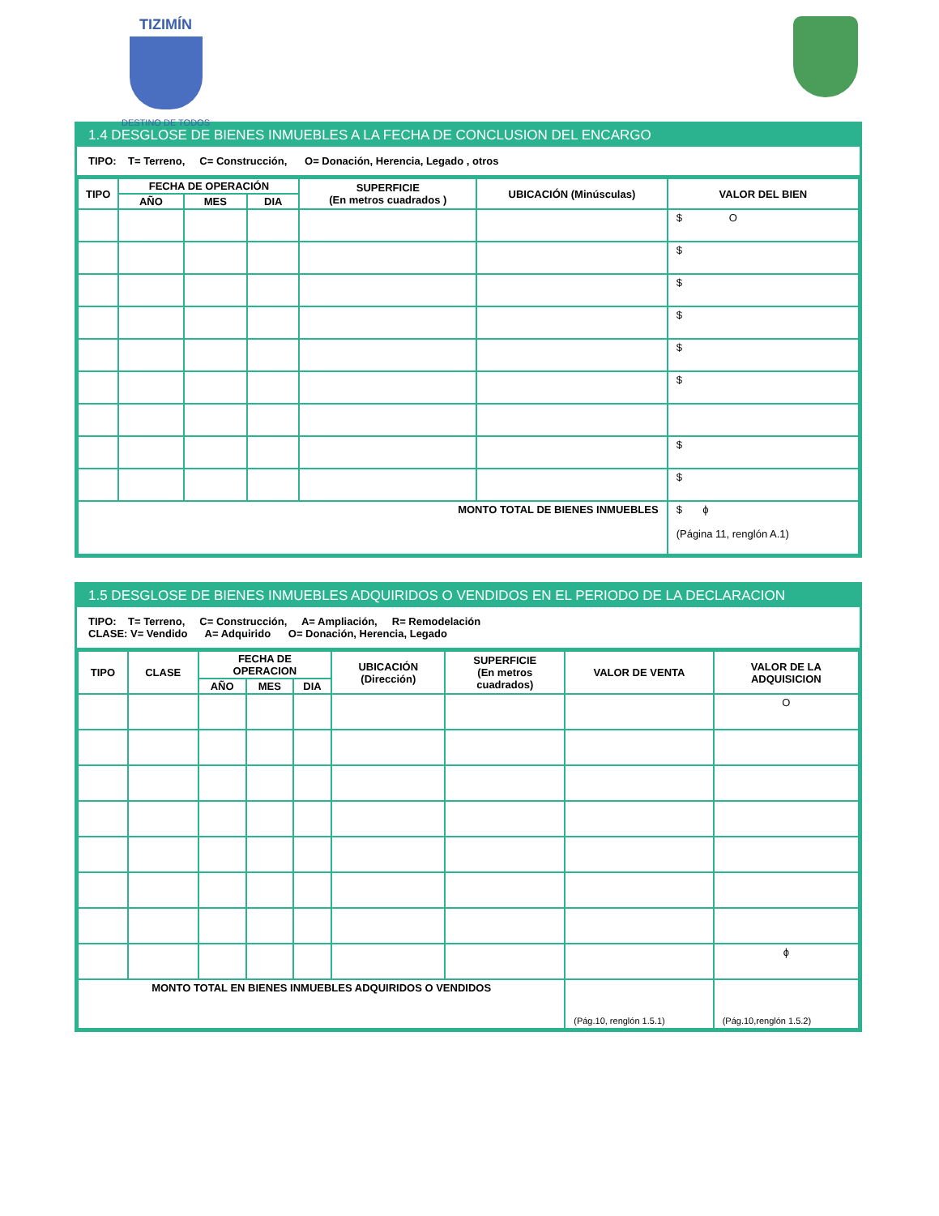TIZIMÍN
DESTINO DE TODOS
1.4 DESGLOSE DE BIENES INMUEBLES A LA FECHA DE CONCLUSION DEL ENCARGO
TIPO: T= Terreno, C= Construcción, O= Donación, Herencia, Legado , otros
| TIPO | FECHA DE OPERACIÓN | | | SUPERFICIE (En metros cuadrados ) | UBICACIÓN (Minúsculas) | VALOR DEL BIEN |
| --- | --- | --- | --- | --- | --- | --- |
| | AÑO | MES | DIA | | | |
| | | | | | | $ O |
| | | | | | | $ |
| | | | | | | $ |
| | | | | | | $ |
| | | | | | | $ |
| | | | | | | $ |
| | | | | | | $ |
| | | | | | | $ |
| MONTO TOTAL DE BIENES INMUEBLES | | | | | | $ ϕ (Página 11, renglón A.1) |
1.5 DESGLOSE DE BIENES INMUEBLES ADQUIRIDOS O VENDIDOS EN EL PERIODO DE LA DECLARACION
TIPO: T= Terreno, C= Construcción, A= Ampliación, R= Remodelación
CLASE: V= Vendido A= Adquirido O= Donación, Herencia, Legado
| TIPO | CLASE | FECHA DE OPERACION | | | UBICACIÓN (Dirección) | SUPERFICIE (En metros cuadrados) | VALOR DE VENTA | VALOR DE LA ADQUISICION |
| --- | --- | --- | --- | --- | --- | --- | --- | --- |
| | | AÑO | MES | DIA | | | | |
| | | | | | | | | O |
| | | | | | | | | ϕ |
| MONTO TOTAL EN BIENES INMUEBLES ADQUIRIDOS O VENDIDOS | | | | | | | (Pág.10, renglón 1.5.1) | (Pág.10,renglón 1.5.2) |